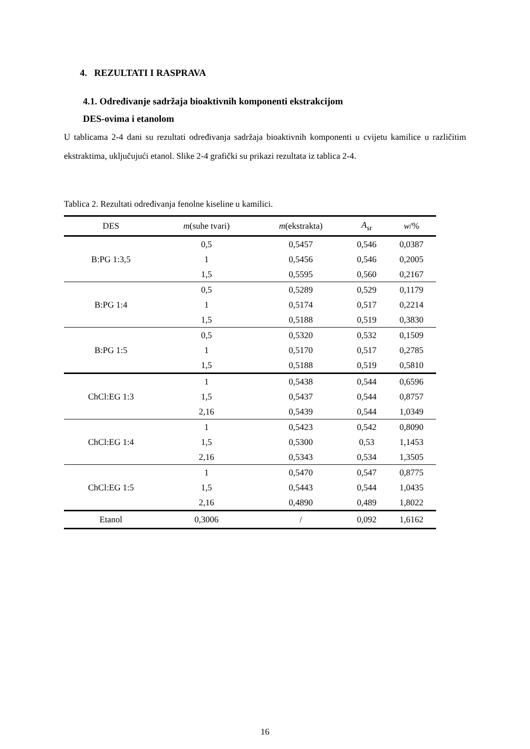4. REZULTATI I RASPRAVA
4.1. Određivanje sadržaja bioaktivnih komponenti ekstrakcijom
DES-ovima i etanolom
U tablicama 2-4 dani su rezultati određivanja sadržaja bioaktivnih komponenti u cvijetu kamilice u različitim ekstraktima, uključujući etanol. Slike 2-4 grafički su prikazi rezultata iz tablica 2-4.
Tablica 2. Rezultati određivanja fenolne kiseline u kamilici.
| DES | m (suhe tvari) | m (ekstrakta) | A<sub>sr</sub> | w /% |
| --- | --- | --- | --- | --- |
| B:PG 1:3,5 | 0,5 | 0,5457 | 0,546 | 0,0387 |
| | 1 | 0,5456 | 0,546 | 0,2005 |
| | 1,5 | 0,5595 | 0,560 | 0,2167 |
| B:PG 1:4 | 0,5 | 0,5289 | 0,529 | 0,1179 |
| | 1 | 0,5174 | 0,517 | 0,2214 |
| | 1,5 | 0,5188 | 0,519 | 0,3830 |
| B:PG 1:5 | 0,5 | 0,5320 | 0,532 | 0,1509 |
| | 1 | 0,5170 | 0,517 | 0,2785 |
| | 1,5 | 0,5188 | 0,519 | 0,5810 |
| ChCl:EG 1:3 | 1 | 0,5438 | 0,544 | 0,6596 |
| | 1,5 | 0,5437 | 0,544 | 0,8757 |
| | 2,16 | 0,5439 | 0,544 | 1,0349 |
| ChCl:EG 1:4 | 1 | 0,5423 | 0,542 | 0,8090 |
| | 1,5 | 0,5300 | 0,53 | 1,1453 |
| | 2,16 | 0,5343 | 0,534 | 1,3505 |
| ChCl:EG 1:5 | 1 | 0,5470 | 0,547 | 0,8775 |
| | 1,5 | 0,5443 | 0,544 | 1,0435 |
| | 2,16 | 0,4890 | 0,489 | 1,8022 |
| Etanol | 0,3006 | / | 0,092 | 1,6162 |
16